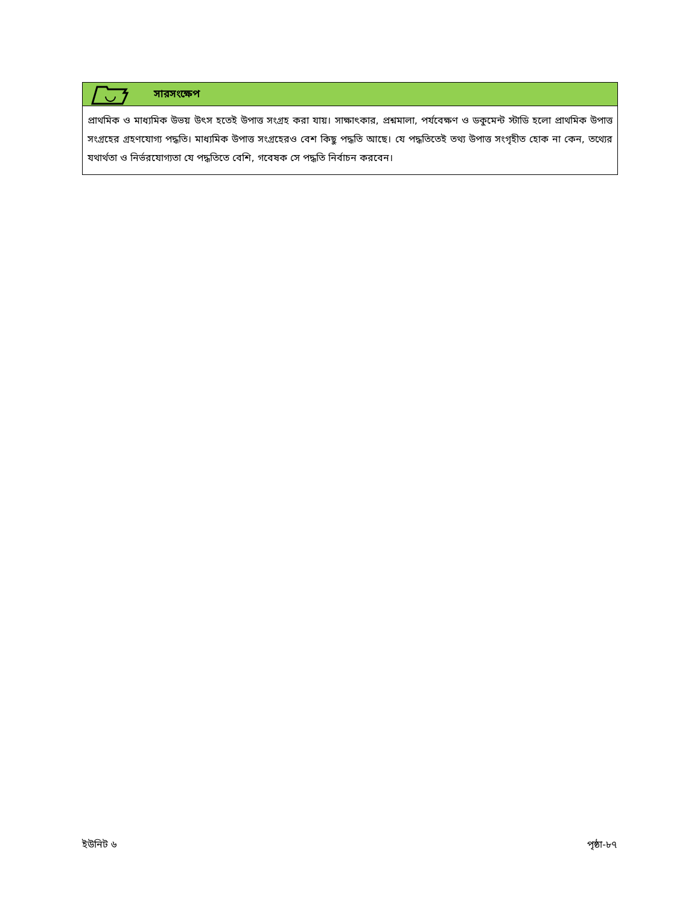সারসংক্ষেপ
প্রাথমিক ও মাধ্যমিক উভয় উৎস হতেই উপাত্ত সংগ্রহ করা যায়। সাক্ষাৎকার, প্রশ্নমালা, পর্যবেক্ষণ ও ডকুমেন্ট স্টাডি হলো প্রাথমিক উপাত্ত সংগ্রহের গ্রহণযোগ্য পদ্ধতি। মাধ্যমিক উপাত্ত সংগ্রহেরও বেশ কিছু পদ্ধতি আছে। যে পদ্ধতিতেই তথ্য উপাত্ত সংগৃহীত হোক না কেন, তথ্যের যথার্থতা ও নির্ভরযোগ্যতা যে পদ্ধতিতে বেশি, গবেষক সে পদ্ধতি নির্বাচন করবেন।
ইউনিট ৬ পৃষ্ঠা-৮৭